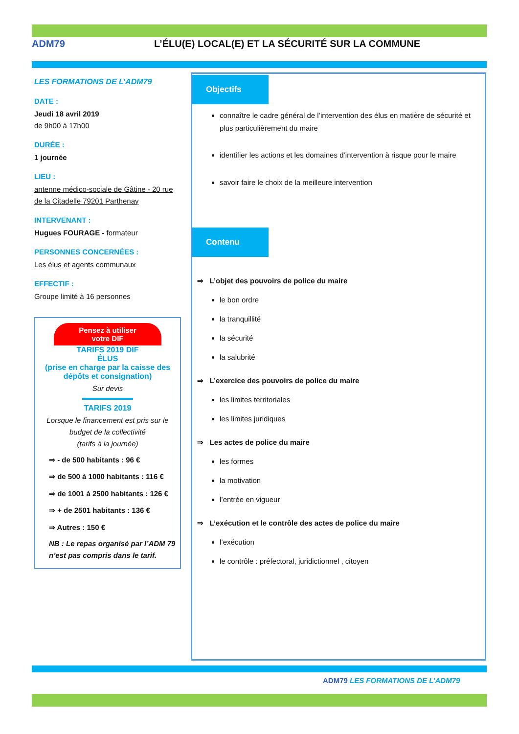ADM79
L’ÉLU(E) LOCAL(E) ET LA SÉCURITÉ SUR LA COMMUNE
LES FORMATIONS DE L’ADM79
DATE :
Jeudi 18 avril 2019
de 9h00 à 17h00
DURÉE :
1 journée
LIEU :
antenne médico-sociale de Gâtine - 20 rue de la Citadelle 79201 Parthenay
INTERVENANT :
Hugues FOURAGE - formateur
PERSONNES CONCERNÉES :
Les élus et agents communaux
EFFECTIF :
Groupe limité à 16 personnes
Pensez à utiliser
votre DIF
TARIFS 2019 DIF
ÉLUS
(prise en charge par la caisse des dépôts et consignation)
Sur devis
TARIFS 2019
Lorsque le financement est pris sur le budget de la collectivité
(tarifs à la journée)
⇒ - de 500 habitants : 96 €
⇒ de 500 à 1000 habitants : 116 €
⇒ de 1001 à 2500 habitants : 126 €
⇒ + de 2501 habitants : 136 €
⇒ Autres : 150 €
NB : Le repas organisé par l’ADM 79 n’est pas compris dans le tarif.
Objectifs
connaître le cadre général de l’intervention des élus en matière de sécurité et plus particulièrement du maire
identifier les actions et les domaines d’intervention à risque pour le maire
savoir faire le choix de la meilleure intervention
Contenu
⇒ L’objet des pouvoirs de police du maire
le bon ordre
la tranquillité
la sécurité
la salubrité
⇒ L’exercice des pouvoirs de police du maire
les limites territoriales
les limites juridiques
⇒ Les actes de police du maire
les formes
la motivation
l’entrée en vigueur
⇒ L’exécution et le contrôle des actes de police du maire
l’exécution
le contrôle : préfectoral, juridictionnel , citoyen
ADM79 LES FORMATIONS DE L’ADM79